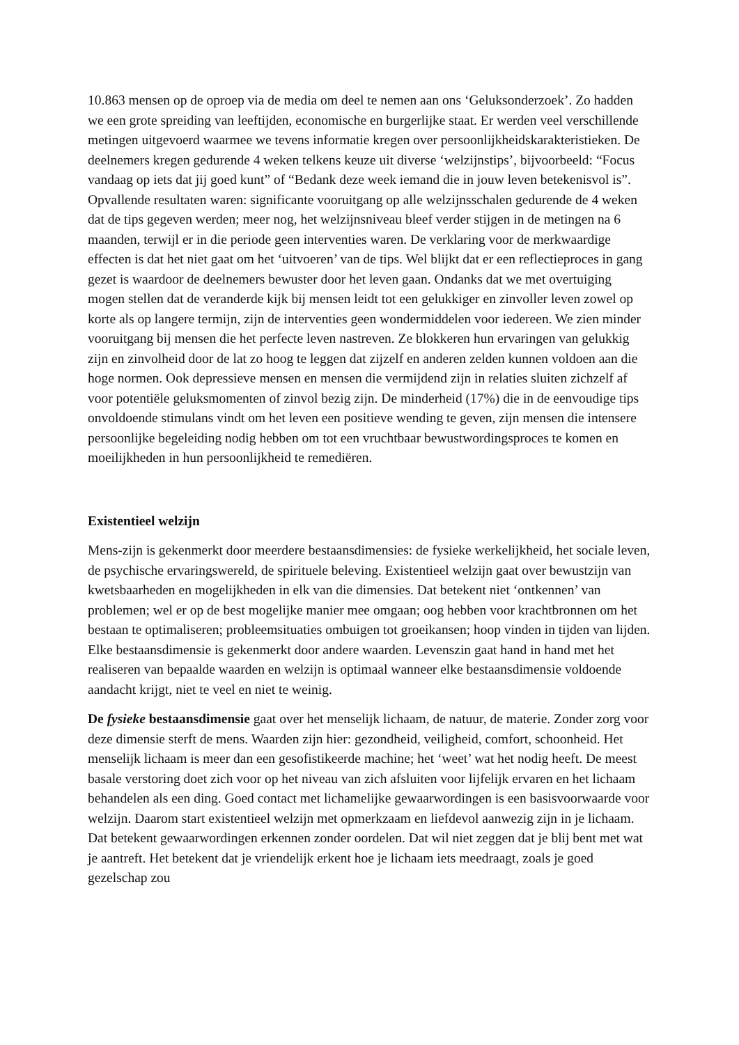10.863 mensen op de oproep via de media om deel te nemen aan ons ‘Geluksonderzoek’. Zo hadden we een grote spreiding van leeftijden, economische en burgerlijke staat. Er werden veel verschillende metingen uitgevoerd waarmee we tevens informatie kregen over persoonlijkheidskarakteristieken. De deelnemers kregen gedurende 4 weken telkens keuze uit diverse ‘welzijnstips’, bijvoorbeeld: “Focus vandaag op iets dat jij goed kunt” of “Bedank deze week iemand die in jouw leven betekenisvol is”. Opvallende resultaten waren: significante vooruitgang op alle welzijnsschalen gedurende de 4 weken dat de tips gegeven werden; meer nog, het welzijnsniveau bleef verder stijgen in de metingen na 6 maanden, terwijl er in die periode geen interventies waren. De verklaring voor de merkwaardige effecten is dat het niet gaat om het ‘uitvoeren’ van de tips. Wel blijkt dat er een reflectieproces in gang gezet is waardoor de deelnemers bewuster door het leven gaan. Ondanks dat we met overtuiging mogen stellen dat de veranderde kijk bij mensen leidt tot een gelukkiger en zinvoller leven zowel op korte als op langere termijn, zijn de interventies geen wondermiddelen voor iedereen. We zien minder vooruitgang bij mensen die het perfecte leven nastreven. Ze blokkeren hun ervaringen van gelukkig zijn en zinvolheid door de lat zo hoog te leggen dat zijzelf en anderen zelden kunnen voldoen aan die hoge normen. Ook depressieve mensen en mensen die vermijdend zijn in relaties sluiten zichzelf af voor potentiële geluksmomenten of zinvol bezig zijn. De minderheid (17%) die in de eenvoudige tips onvoldoende stimulans vindt om het leven een positieve wending te geven, zijn mensen die intensere persoonlijke begeleiding nodig hebben om tot een vruchtbaar bewustwordingsproces te komen en moeilijkheden in hun persoonlijkheid te remediëren.
Existentieel welzijn
Mens-zijn is gekenmerkt door meerdere bestaansdimensies: de fysieke werkelijkheid, het sociale leven, de psychische ervaringswereld, de spirituele beleving. Existentieel welzijn gaat over bewustzijn van kwetsbaarheden en mogelijkheden in elk van die dimensies. Dat betekent niet ‘ontkennen’ van problemen; wel er op de best mogelijke manier mee omgaan; oog hebben voor krachtbronnen om het bestaan te optimaliseren; probleemsituaties ombuigen tot groeikansen; hoop vinden in tijden van lijden. Elke bestaansdimensie is gekenmerkt door andere waarden. Levenszin gaat hand in hand met het realiseren van bepaalde waarden en welzijn is optimaal wanneer elke bestaansdimensie voldoende aandacht krijgt, niet te veel en niet te weinig.
De fysieke bestaansdimensie gaat over het menselijk lichaam, de natuur, de materie. Zonder zorg voor deze dimensie sterft de mens. Waarden zijn hier: gezondheid, veiligheid, comfort, schoonheid. Het menselijk lichaam is meer dan een gesofistikeerde machine; het ‘weet’ wat het nodig heeft. De meest basale verstoring doet zich voor op het niveau van zich afsluiten voor lijfelijk ervaren en het lichaam behandelen als een ding. Goed contact met lichamelijke gewaarwordingen is een basisvoorwaarde voor welzijn. Daarom start existentieel welzijn met opmerkzaam en liefdevol aanwezig zijn in je lichaam. Dat betekent gewaarwordingen erkennen zonder oordelen. Dat wil niet zeggen dat je blij bent met wat je aantreft. Het betekent dat je vriendelijk erkent hoe je lichaam iets meedraagt, zoals je goed gezelschap zou